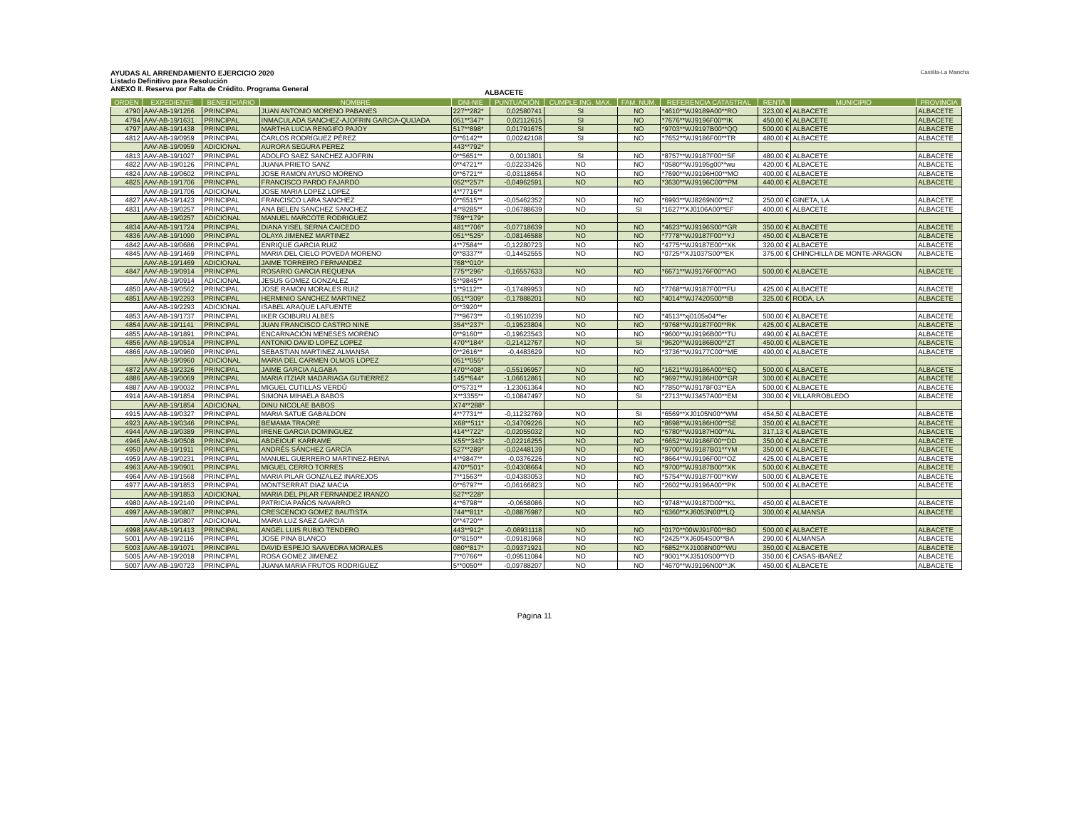AYUDAS AL ARRENDAMIENTO EJERCICIO 2020
Listado Definitivo para Resolución
ANEXO II. Reserva por Falta de Crédito. Programa General
ALBACETE
Castilla-La Mancha
| ORDEN | EXPEDIENTE | BENEFICIARIO | NOMBRE | DNI-NIE | PUNTUACIÓN | CUMPLE ING. MAX. | FAM. NUM. | REFERENCIA CATASTRAL | RENTA | MUNICIPIO | PROVINCIA |
| --- | --- | --- | --- | --- | --- | --- | --- | --- | --- | --- | --- |
| 4790 | AAV-AB-19/1266 | PRINCIPAL | JUAN ANTONIO MORENO PABANES | 227**282* | 0,02580741 | SI | NO | *4610**WJ9189A00**RO | 323,00 € | ALBACETE | ALBACETE |
| 4794 | AAV-AB-19/1631 | PRINCIPAL | INMACULADA SANCHEZ-AJOFRIN GARCIA-QUIJADA | 051**347* | 0,02112615 | SI | NO | *7676**WJ9196F00**IK | 450,00 € | ALBACETE | ALBACETE |
| 4797 | AAV-AB-19/1438 | PRINCIPAL | MARTHA LUCIA RENGIFO PAJOY | 517**898* | 0,01791675 | SI | NO | *9703**WJ9197B00**QQ | 500,00 € | ALBACETE | ALBACETE |
| 4812 | AAV-AB-19/0959 | PRINCIPAL | CARLOS RODRÍGUEZ PÉREZ | 0**6142** | 0,00242108 | SI | NO | *7652**WJ9186F00**TR | 480,00 € | ALBACETE | ALBACETE |
| | AAV-AB-19/0959 | ADICIONAL | AURORA SEGURA PEREZ | 443**792* | | | | | | | |
| 4813 | AAV-AB-19/1027 | PRINCIPAL | ADOLFO SAEZ SANCHEZ AJOFRIN | 0**5651** | 0,0013801 | SI | NO | *8757**WJ9187F00**SF | 480,00 € | ALBACETE | ALBACETE |
| 4822 | AAV-AB-19/0126 | PRINCIPAL | JUANA PRIETO SANZ | 0**4721** | -0,02233426 | NO | NO | *0580**WJ9195g00**wu | 420,00 € | ALBACETE | ALBACETE |
| 4824 | AAV-AB-19/0602 | PRINCIPAL | JOSE RAMON AYUSO MORENO | 0**6721** | -0,03118654 | NO | NO | *7690**WJ9196H00**MO | 400,00 € | ALBACETE | ALBACETE |
| 4825 | AAV-AB-19/1706 | PRINCIPAL | FRANCISCO PARDO FAJARDO | 052**257* | -0,04962591 | NO | NO | *3630**WJ9196C00**PM | 440,00 € | ALBACETE | ALBACETE |
| | AAV-AB-19/1706 | ADICIONAL | JOSE MARIA LOPEZ LOPEZ | 4**7716** | | | | | | | |
| 4827 | AAV-AB-19/1423 | PRINCIPAL | FRANCISCO LARA SANCHEZ | 0**6515** | -0,05462352 | NO | NO | *6993**WJ8269N00**IZ | 250,00 € | GINETA, LA | ALBACETE |
| 4831 | AAV-AB-19/0257 | PRINCIPAL | ANA BELEN SANCHEZ SANCHEZ | 4**8285** | -0,06788639 | NO | SI | *1627**XJ0106A00**EF | 400,00 € | ALBACETE | ALBACETE |
| | AAV-AB-19/0257 | ADICIONAL | MANUEL MARCOTE RODRIGUEZ | 769**179* | | | | | | | |
| 4834 | AAV-AB-19/1724 | PRINCIPAL | DIANA YISEL SERNA CAICEDO | 481**706* | -0,07718639 | NO | NO | *4623**WJ9196S00**GR | 350,00 € | ALBACETE | ALBACETE |
| 4836 | AAV-AB-19/1090 | PRINCIPAL | OLAYA JIMENEZ MARTINEZ | 051**525* | -0,08146588 | NO | NO | *7778**WJ9187F00**YJ | 450,00 € | ALBACETE | ALBACETE |
| 4842 | AAV-AB-19/0686 | PRINCIPAL | ENRIQUE GARCIA RUIZ | 4**7584** | -0,12280723 | NO | NO | *4775**WJ9187E00**XK | 320,00 € | ALBACETE | ALBACETE |
| 4845 | AAV-AB-19/1469 | PRINCIPAL | MARIA DEL CIELO POVEDA MORENO | 0**8337** | -0,14452555 | NO | NO | *0725**XJ1037S00**EK | 375,00 € | CHINCHILLA DE MONTE-ARAGON | ALBACETE |
| | AAV-AB-19/1469 | ADICIONAL | JAIME TORREIRO FERNANDEZ | 768**010* | | | | | | | |
| 4847 | AAV-AB-19/0914 | PRINCIPAL | ROSARIO GARCIA REQUENA | 775**296* | -0,16557633 | NO | NO | *6671**WJ9176F00**AO | 500,00 € | ALBACETE | ALBACETE |
| | AAV-AB-19/0914 | ADICIONAL | JESUS GOMEZ GONZALEZ | 5**9845** | | | | | | | |
| 4850 | AAV-AB-19/0562 | PRINCIPAL | JOSE RAMON MORALES RUIZ | 1**9112** | -0,17489953 | NO | NO | *7768**WJ9187F00**FU | 425,00 € | ALBACETE | ALBACETE |
| 4851 | AAV-AB-19/2293 | PRINCIPAL | HERMINIO SANCHEZ MARTINEZ | 051**309* | -0,17888201 | NO | NO | *4014**WJ7420S00**IB | 325,00 € | RODA, LA | ALBACETE |
| | AAV-AB-19/2293 | ADICIONAL | ISABEL ARAQUE LAFUENTE | 0**3920** | | | | | | | |
| 4853 | AAV-AB-19/1737 | PRINCIPAL | IKER GOIBURU ALBES | 7**9673** | -0,19510239 | NO | NO | *4513**xj0105s04**er | 500,00 € | ALBACETE | ALBACETE |
| 4854 | AAV-AB-19/1141 | PRINCIPAL | JUAN FRANCISCO CASTRO NINE | 354**237* | -0,19523804 | NO | NO | *9768**WJ9187F00**RK | 425,00 € | ALBACETE | ALBACETE |
| 4855 | AAV-AB-19/1891 | PRINCIPAL | ENCARNACIÓN MENESES MORENO | 0**9160** | -0,19623543 | NO | NO | *9600**WJ9196B00**TU | 490,00 € | ALBACETE | ALBACETE |
| 4856 | AAV-AB-19/0514 | PRINCIPAL | ANTONIO DAVID LOPEZ LOPEZ | 470**184* | -0,21412767 | NO | SI | *9620**WJ9186B00**ZT | 450,00 € | ALBACETE | ALBACETE |
| 4866 | AAV-AB-19/0960 | PRINCIPAL | SEBASTIAN MARTINEZ ALMANSA | 0**2616** | -0,4483629 | NO | NO | *3736**WJ9177C00**ME | 490,00 € | ALBACETE | ALBACETE |
| | AAV-AB-19/0960 | ADICIONAL | MARIA DEL CARMEN OLMOS LOPEZ | 051**055* | | | | | | | |
| 4872 | AAV-AB-19/2326 | PRINCIPAL | JAIME GARCIA ALGABA | 470**408* | -0,55196957 | NO | NO | *1621**WJ9186A00**EQ | 500,00 € | ALBACETE | ALBACETE |
| 4886 | AAV-AB-19/0069 | PRINCIPAL | MARIA ITZIAR MADARIAGA GUTIERREZ | 145**644* | -1,06612861 | NO | NO | *9697**WJ9186H00**GR | 300,00 € | ALBACETE | ALBACETE |
| 4887 | AAV-AB-19/0032 | PRINCIPAL | MIGUEL CUTILLAS VERDÚ | 0**5731** | -1,23061364 | NO | NO | *7850**WJ9178F03**EA | 500,00 € | ALBACETE | ALBACETE |
| 4914 | AAV-AB-19/1854 | PRINCIPAL | SIMONA MIHAELA BABOS | X**3355** | -0,10847497 | NO | SI | *2713**WJ3457A00**EM | 300,00 € | VILLARROBLEDO | ALBACETE |
| | AAV-AB-19/1854 | ADICIONAL | DINU NICOLAE BABOS | X74**288* | | | | | | | |
| 4915 | AAV-AB-19/0327 | PRINCIPAL | MARIA SATUE GABALDON | 4**7731** | -0,11232769 | NO | SI | *6569**XJ0105N00**WM | 454,50 € | ALBACETE | ALBACETE |
| 4923 | AAV-AB-19/0346 | PRINCIPAL | BEMAMA TRAORE | X68**511* | -0,34709226 | NO | NO | *8698**WJ9186H00**SE | 350,00 € | ALBACETE | ALBACETE |
| 4944 | AAV-AB-19/0389 | PRINCIPAL | IRENE GARCIA DOMINGUEZ | 414**722* | -0,02055032 | NO | NO | *6780**WJ9187H00**AL | 317,13 € | ALBACETE | ALBACETE |
| 4946 | AAV-AB-19/0508 | PRINCIPAL | ABDEIOUF KARRAME | X55**343* | -0,02216255 | NO | NO | *6652**WJ9186F00**DD | 350,00 € | ALBACETE | ALBACETE |
| 4950 | AAV-AB-19/1911 | PRINCIPAL | ANDRÉS SÁNCHEZ GARCÍA | 527**289* | -0,02448139 | NO | NO | *9700**WJ9187B01**YM | 350,00 € | ALBACETE | ALBACETE |
| 4959 | AAV-AB-19/0231 | PRINCIPAL | MANUEL GUERRERO MARTINEZ-REINA | 4**9847** | -0,0376226 | NO | NO | *8664**WJ9196F00**OZ | 425,00 € | ALBACETE | ALBACETE |
| 4963 | AAV-AB-19/0901 | PRINCIPAL | MIGUEL CERRO TORRES | 470**501* | -0,04308664 | NO | NO | *9700**WJ9187B00**XK | 500,00 € | ALBACETE | ALBACETE |
| 4964 | AAV-AB-19/1568 | PRINCIPAL | MARIA PILAR GONZALEZ INAREJOS | 7**1563** | -0,04383053 | NO | NO | *5754**WJ9187F00**KW | 500,00 € | ALBACETE | ALBACETE |
| 4977 | AAV-AB-19/1853 | PRINCIPAL | MONTSERRAT DIAZ MACIA | 0**6797** | -0,06166823 | NO | NO | *2602**WJ9196A00**PK | 500,00 € | ALBACETE | ALBACETE |
| | AAV-AB-19/1853 | ADICIONAL | MARIA DEL PILAR FERNANDEZ IRANZO | 527**228* | | | | | | | |
| 4980 | AAV-AB-19/2140 | PRINCIPAL | PATRICIA PAÑOS NAVARRO | 4**6798** | -0,0658086 | NO | NO | *9748**WJ9187D00**KL | 450,00 € | ALBACETE | ALBACETE |
| 4997 | AAV-AB-19/0807 | PRINCIPAL | CRESCENCIO GOMEZ BAUTISTA | 744**811* | -0,08876987 | NO | NO | *6360**XJ6053N00**LQ | 300,00 € | ALMANSA | ALBACETE |
| | AAV-AB-19/0807 | ADICIONAL | MARIA LUZ SAEZ GARCIA | 0**4720** | | | | | | | |
| 4998 | AAV-AB-19/1413 | PRINCIPAL | ANGEL LUIS RUBIO TENDERO | 443**912* | -0,08931118 | NO | NO | *0170**00WJ91F00**BO | 500,00 € | ALBACETE | ALBACETE |
| 5001 | AAV-AB-19/2116 | PRINCIPAL | JOSE PINA BLANCO | 0**8150** | -0,09181968 | NO | NO | *2425**XJ6054S00**BA | 290,00 € | ALMANSA | ALBACETE |
| 5003 | AAV-AB-19/1071 | PRINCIPAL | DAVID ESPEJO SAAVEDRA MORALES | 080**817* | -0,09371921 | NO | NO | *6852**XJ1008N00**WU | 350,00 € | ALBACETE | ALBACETE |
| 5005 | AAV-AB-19/2018 | PRINCIPAL | ROSA GOMEZ JIMENEZ | 7**0766** | -0,09511084 | NO | NO | *9001**XJ3510S00**YD | 350,00 € | CASAS-IBAÑEZ | ALBACETE |
| 5007 | AAV-AB-19/0723 | PRINCIPAL | JUANA MARIA FRUTOS RODRIGUEZ | 5**0050** | -0,09788207 | NO | NO | *4670**WJ9196N00**JK | 450,00 € | ALBACETE | ALBACETE |
Página 11